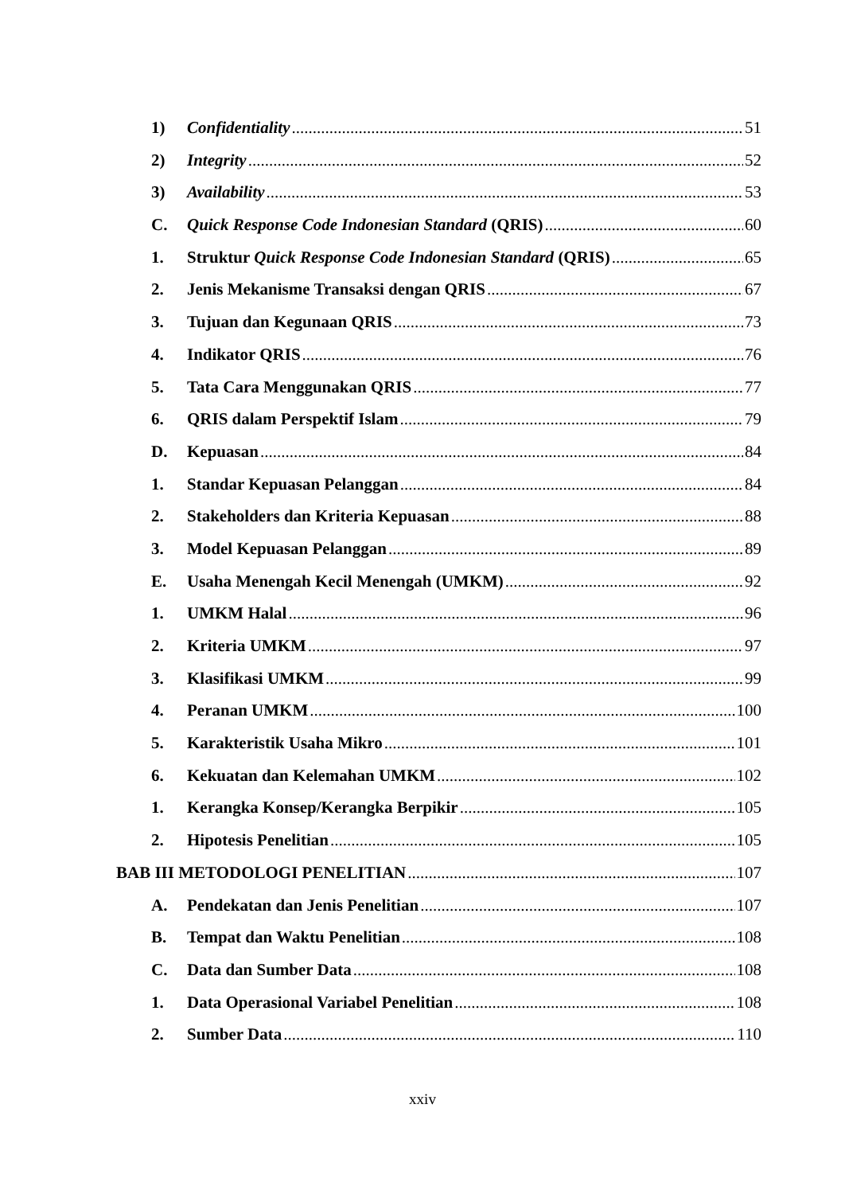1) Confidentiality 51
2) Integrity 52
3) Availability 53
C. Quick Response Code Indonesian Standard (QRIS) 60
1. Struktur Quick Response Code Indonesian Standard (QRIS) 65
2. Jenis Mekanisme Transaksi dengan QRIS 67
3. Tujuan dan Kegunaan QRIS 73
4. Indikator QRIS 76
5. Tata Cara Menggunakan QRIS 77
6. QRIS dalam Perspektif Islam 79
D. Kepuasan 84
1. Standar Kepuasan Pelanggan 84
2. Stakeholders dan Kriteria Kepuasan 88
3. Model Kepuasan Pelanggan 89
E. Usaha Menengah Kecil Menengah (UMKM) 92
1. UMKM Halal 96
2. Kriteria UMKM 97
3. Klasifikasi UMKM 99
4. Peranan UMKM 100
5. Karakteristik Usaha Mikro 101
6. Kekuatan dan Kelemahan UMKM 102
1. Kerangka Konsep/Kerangka Berpikir 105
2. Hipotesis Penelitian 105
BAB III METODOLOGI PENELITIAN 107
A. Pendekatan dan Jenis Penelitian 107
B. Tempat dan Waktu Penelitian 108
C. Data dan Sumber Data 108
1. Data Operasional Variabel Penelitian 108
2. Sumber Data 110
xxiv